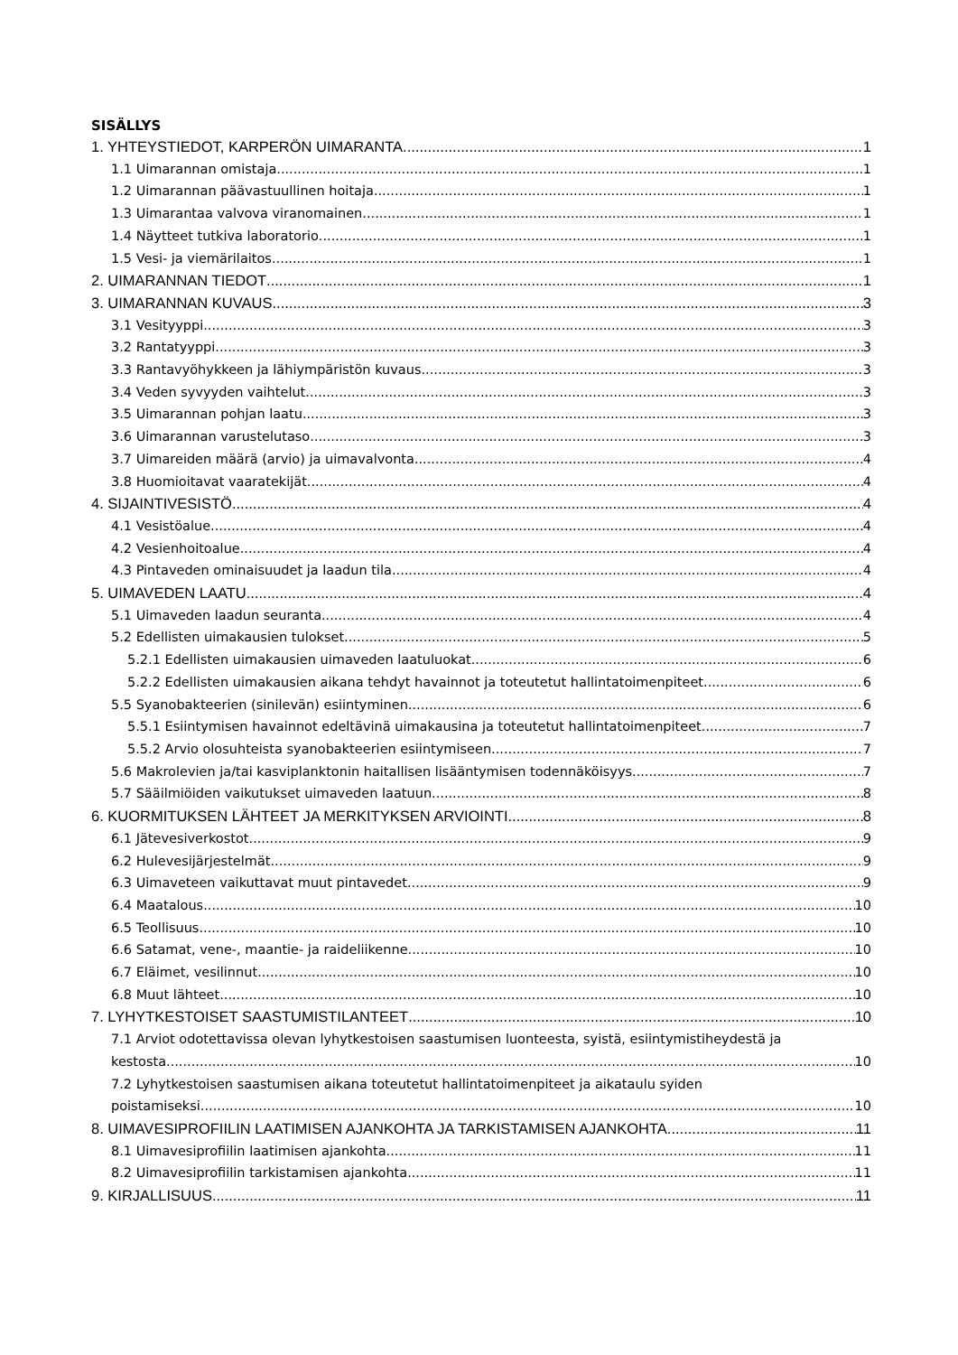SISÄLLYS
1. YHTEYSTIEDOT, KARPERÖN UIMARANTA 1
1.1 Uimarannan omistaja 1
1.2 Uimarannan päävastuullinen hoitaja 1
1.3 Uimarantaa valvova viranomainen 1
1.4 Näytteet tutkiva laboratorio 1
1.5 Vesi- ja viemärilaitos 1
2. UIMARANNAN TIEDOT 1
3. UIMARANNAN KUVAUS 3
3.1 Vesityyppi 3
3.2 Rantatyyppi 3
3.3 Rantavyöhykkeen ja lähiympäristön kuvaus 3
3.4 Veden syvyyden vaihtelut 3
3.5 Uimarannan pohjan laatu 3
3.6 Uimarannan varustelutaso 3
3.7 Uimareiden määrä (arvio) ja uimavalvonta 4
3.8 Huomioitavat vaaratekijät 4
4. SIJAINTIVESISTÖ 4
4.1 Vesistöalue 4
4.2 Vesienhoitoalue 4
4.3 Pintaveden ominaisuudet ja laadun tila 4
5. UIMAVEDEN LAATU 4
5.1 Uimaveden laadun seuranta 4
5.2 Edellisten uimakausien tulokset 5
5.2.1 Edellisten uimakausien uimaveden laatuluokat 6
5.2.2 Edellisten uimakausien aikana tehdyt havainnot ja toteutetut hallintatoimenpiteet 6
5.5 Syanobakteerien (sinilevän) esiintyminen 6
5.5.1 Esiintymisen havainnot edeltävinä uimakausina ja toteutetut hallintatoimenpiteet 7
5.5.2 Arvio olosuhteista syanobakteerien esiintymiseen 7
5.6 Makrolevien ja/tai kasviplanktonin haitallisen lisääntymisen todennäköisyys 7
5.7 Sääilmiöiden vaikutukset uimaveden laatuun 8
6. KUORMITUKSEN LÄHTEET JA MERKITYKSEN ARVIOINTI 8
6.1 Jätevesiverkostot 9
6.2 Hulevesijärjestelmät 9
6.3 Uimaveteen vaikuttavat muut pintavedet 9
6.4 Maatalous 10
6.5 Teollisuus 10
6.6 Satamat, vene-, maantie- ja raideliikenne 10
6.7 Eläimet, vesilinnut 10
6.8 Muut lähteet 10
7. LYHYTKESTOISET SAASTUMISTILANTEET 10
7.1 Arviot odotettavissa olevan lyhytkestoisen saastumisen luonteesta, syistä, esiintymistiheydestä ja
kestosta 10
7.2 Lyhytkestoisen saastumisen aikana toteutetut hallintatoimenpiteet ja aikataulu syiden
poistamiseksi 10
8. UIMAVESIPROFIILIN LAATIMISEN AJANKOHTA JA TARKISTAMISEN AJANKOHTA 11
8.1 Uimavesiprofiilin laatimisen ajankohta 11
8.2 Uimavesiprofiilin tarkistamisen ajankohta 11
9. KIRJALLISUUS 11